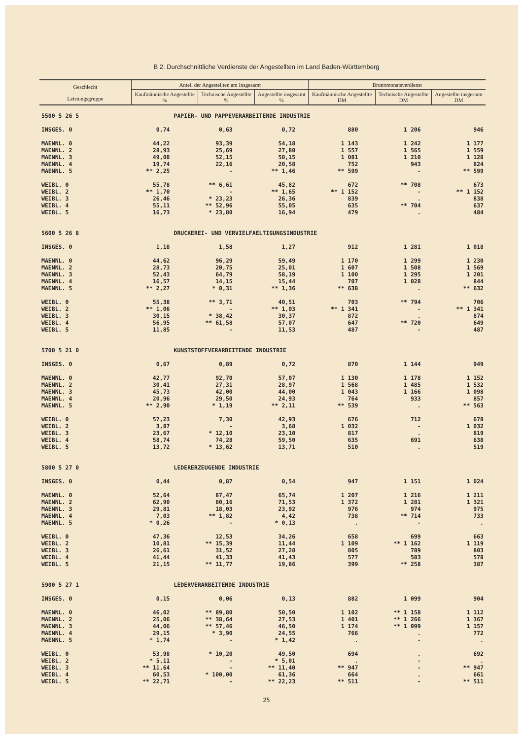B 2. Durchschnittliche Verdienste der Angestellten im Land Baden-Württemberg
| Geschlecht Leistungsgruppe | Anteil der Angestellten am Insgesamt | | | Bruttomonatsverdienst | | |
| --- | --- | --- | --- | --- | --- | --- |
| | Kaufmännische Angestellte % | Technische Angestellte % | Angestellte insgesamt % | Kaufmännische Angestellte DM | Technische Angestellte DM | Angestellte insgesamt DM |
| 5500 5 26 5 | | PAPIER- UND PAPPEVERARBEITENDE INDUSTRIE | | | | |
| INSGES. 0 | 0,74 | 0,63 | 0,72 | 880 | 1 206 | 946 |
| MAENNL. 0 | 44,22 | 93,39 | 54,18 | 1 143 | 1 242 | 1 177 |
| MAENNL. 2 | 28,93 | 25,69 | 27,80 | 1 557 | 1 565 | 1 559 |
| MAENNL. 3 | 49,08 | 52,15 | 50,15 | 1 081 | 1 210 | 1 128 |
| MAENNL. 4 | 19,74 | 22,16 | 20,58 | 752 | 943 | 824 |
| MAENNL. 5 | ** 2,25 | - | ** 1,46 | ** 599 | - | ** 599 |
| WEIBL. 0 | 55,78 | ** 6,61 | 45,82 | 672 | ** 708 | 673 |
| WEIBL. 2 | ** 1,70 | - | ** 1,65 | ** 1 152 | - | ** 1 152 |
| WEIBL. 3 | 26,46 | * 23,23 | 26,36 | 839 | . | 838 |
| WEIBL. 4 | 55,11 | ** 52,96 | 55,05 | 635 | ** 704 | 637 |
| WEIBL. 5 | 16,73 | * 23,80 | 16,94 | 479 | . | 484 |
| 5600 5 26 8 | | DRUCKEREI- UND VERVIELFAELTIGUNGSINDUSTRIE | | | | |
| INSGES. 0 | 1,18 | 1,58 | 1,27 | 912 | 1 281 | 1 018 |
| MAENNL. 0 | 44,62 | 96,29 | 59,49 | 1 170 | 1 299 | 1 230 |
| MAENNL. 2 | 28,73 | 20,75 | 25,01 | 1 607 | 1 508 | 1 569 |
| MAENNL. 3 | 52,43 | 64,79 | 58,19 | 1 100 | 1 295 | 1 201 |
| MAENNL. 4 | 16,57 | 14,15 | 15,44 | 707 | 1 028 | 844 |
| MAENNL. 5 | ** 2,27 | * 0,31 | ** 1,36 | ** 638 | . | ** 632 |
| WEIBL. 0 | 55,38 | ** 3,71 | 40,51 | 703 | ** 794 | 706 |
| WEIBL. 2 | ** 1,06 | - | ** 1,03 | ** 1 341 | - | ** 1 341 |
| WEIBL. 3 | 30,15 | * 38,42 | 30,37 | 872 | . | 874 |
| WEIBL. 4 | 56,95 | ** 61,58 | 57,07 | 647 | ** 720 | 649 |
| WEIBL. 5 | 11,85 | - | 11,53 | 487 | - | 487 |
| 5700 5 21 0 | | KUNSTSTOFFVERARBEITENDE INDUSTRIE | | | | |
| INSGES. 0 | 0,67 | 0,89 | 0,72 | 870 | 1 144 | 949 |
| MAENNL. 0 | 42,77 | 92,70 | 57,07 | 1 130 | 1 178 | 1 152 |
| MAENNL. 2 | 30,41 | 27,31 | 28,97 | 1 568 | 1 485 | 1 532 |
| MAENNL. 3 | 45,73 | 42,00 | 44,00 | 1 043 | 1 166 | 1 098 |
| MAENNL. 4 | 20,96 | 29,50 | 24,93 | 764 | 933 | 857 |
| MAENNL. 5 | ** 2,90 | * 1,19 | ** 2,11 | ** 539 | . | ** 563 |
| WEIBL. 0 | 57,23 | 7,30 | 42,93 | 676 | 712 | 678 |
| WEIBL. 2 | 3,87 | - | 3,68 | 1 032 | - | 1 032 |
| WEIBL. 3 | 23,67 | * 12,10 | 23,10 | 817 | . | 819 |
| WEIBL. 4 | 58,74 | 74,28 | 59,50 | 635 | 691 | 638 |
| WEIBL. 5 | 13,72 | * 13,62 | 13,71 | 510 | . | 519 |
| 5800 5 27 0 | | LEDERERZEUGENDE INDUSTRIE | | | | |
| INSGES. 0 | 0,44 | 0,87 | 0,54 | 947 | 1 151 | 1 024 |
| MAENNL. 0 | 52,64 | 87,47 | 65,74 | 1 207 | 1 216 | 1 211 |
| MAENNL. 2 | 62,90 | 80,16 | 71,53 | 1 372 | 1 281 | 1 321 |
| MAENNL. 3 | 29,81 | 18,03 | 23,92 | 976 | 974 | 975 |
| MAENNL. 4 | 7,03 | ** 1,82 | 4,42 | 738 | ** 714 | 733 |
| MAENNL. 5 | * 0,26 | - | * 0,13 | . | - | . |
| WEIBL. 0 | 47,36 | 12,53 | 34,26 | 658 | 699 | 663 |
| WEIBL. 2 | 10,81 | ** 15,39 | 11,44 | 1 109 | ** 1 162 | 1 119 |
| WEIBL. 3 | 26,61 | 31,52 | 27,28 | 805 | 789 | 803 |
| WEIBL. 4 | 41,44 | 41,33 | 41,43 | 577 | 583 | 578 |
| WEIBL. 5 | 21,15 | ** 11,77 | 19,86 | 399 | ** 258 | 387 |
| 5900 5 27 1 | | LEDERVERARBEITENDE INDUSTRIE | | | | |
| INSGES. 0 | 0,15 | 0,06 | 0,13 | 882 | 1 099 | 904 |
| MAENNL. 0 | 46,02 | ** 89,80 | 50,50 | 1 102 | ** 1 158 | 1 112 |
| MAENNL. 2 | 25,06 | ** 38,64 | 27,53 | 1 401 | ** 1 266 | 1 367 |
| MAENNL. 3 | 44,06 | ** 57,46 | 46,50 | 1 174 | ** 1 099 | 1 157 |
| MAENNL. 4 | 29,15 | * 3,90 | 24,55 | 766 | . | 772 |
| MAENNL. 5 | * 1,74 | - | * 1,42 | . | - | . |
| WEIBL. 0 | 53,98 | * 10,20 | 49,50 | 694 | . | 692 |
| WEIBL. 2 | * 5,11 | - | * 5,01 | . | - | . |
| WEIBL. 3 | ** 11,64 | - | ** 11,40 | ** 947 | - | ** 947 |
| WEIBL. 4 | 60,53 | * 100,00 | 61,36 | 664 | . | 661 |
| WEIBL. 5 | ** 22,71 | - | ** 22,23 | ** 511 | - | ** 511 |
25